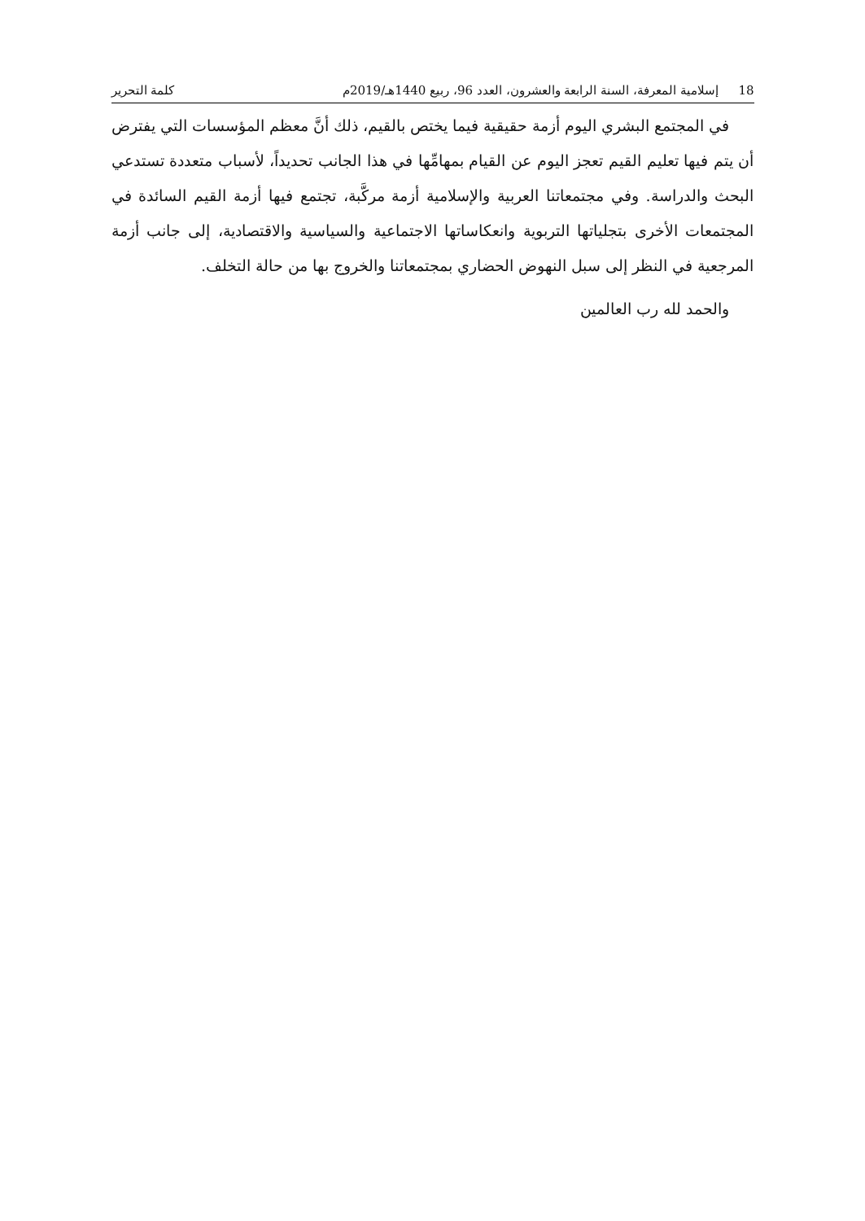18 إسلامية المعرفة، السنة الرابعة والعشرون، العدد 96، ربيع 1440هـ/2019م
كلمة التحرير
في المجتمع البشري اليوم أزمة حقيقية فيما يختص بالقيم، ذلك أنَّ معظم المؤسسات التي يفترض أن يتم فيها تعليم القيم تعجز اليوم عن القيام بمهامِّها في هذا الجانب تحديداً، لأسباب متعددة تستدعي البحث والدراسة. وفي مجتمعاتنا العربية والإسلامية أزمة مركَّبة، تجتمع فيها أزمة القيم السائدة في المجتمعات الأخرى بتجلياتها التربوية وانعكاساتها الاجتماعية والسياسية والاقتصادية، إلى جانب أزمة المرجعية في النظر إلى سبل النهوض الحضاري بمجتمعاتنا والخروج بها من حالة التخلف.
والحمد لله رب العالمين